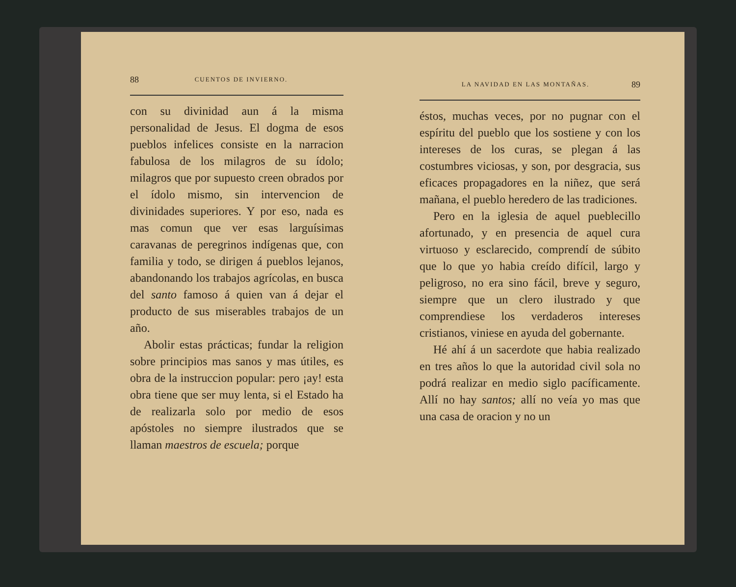88 CUENTOS DE INVIERNO.
con su divinidad aun á la misma personalidad de Jesus. El dogma de esos pueblos infelices consiste en la narracion fabulosa de los milagros de su ídolo; milagros que por supuesto creen obrados por el ídolo mismo, sin intervencion de divinidades superiores. Y por eso, nada es mas comun que ver esas larguísimas caravanas de peregrinos indígenas que, con familia y todo, se dirigen á pueblos lejanos, abandonando los trabajos agrícolas, en busca del santo famoso á quien van á dejar el producto de sus miserables trabajos de un año.
Abolir estas prácticas; fundar la religion sobre principios mas sanos y mas útiles, es obra de la instruccion popular: pero ¡ay! esta obra tiene que ser muy lenta, si el Estado ha de realizarla solo por medio de esos apóstoles no siempre ilustrados que se llaman maestros de escuela; porque
LA NAVIDAD EN LAS MONTAÑAS. 89
éstos, muchas veces, por no pugnar con el espíritu del pueblo que los sostiene y con los intereses de los curas, se plegan á las costumbres viciosas, y son, por desgracia, sus eficaces propagadores en la niñez, que será mañana, el pueblo heredero de las tradiciones.
Pero en la iglesia de aquel pueblecillo afortunado, y en presencia de aquel cura virtuoso y esclarecido, comprendí de súbito que lo que yo habia creído difícil, largo y peligroso, no era sino fácil, breve y seguro, siempre que un clero ilustrado y que comprendiese los verdaderos intereses cristianos, viniese en ayuda del gobernante.
Hé ahí á un sacerdote que habia realizado en tres años lo que la autoridad civil sola no podrá realizar en medio siglo pacíficamente. Allí no hay santos; allí no veía yo mas que una casa de oracion y no un